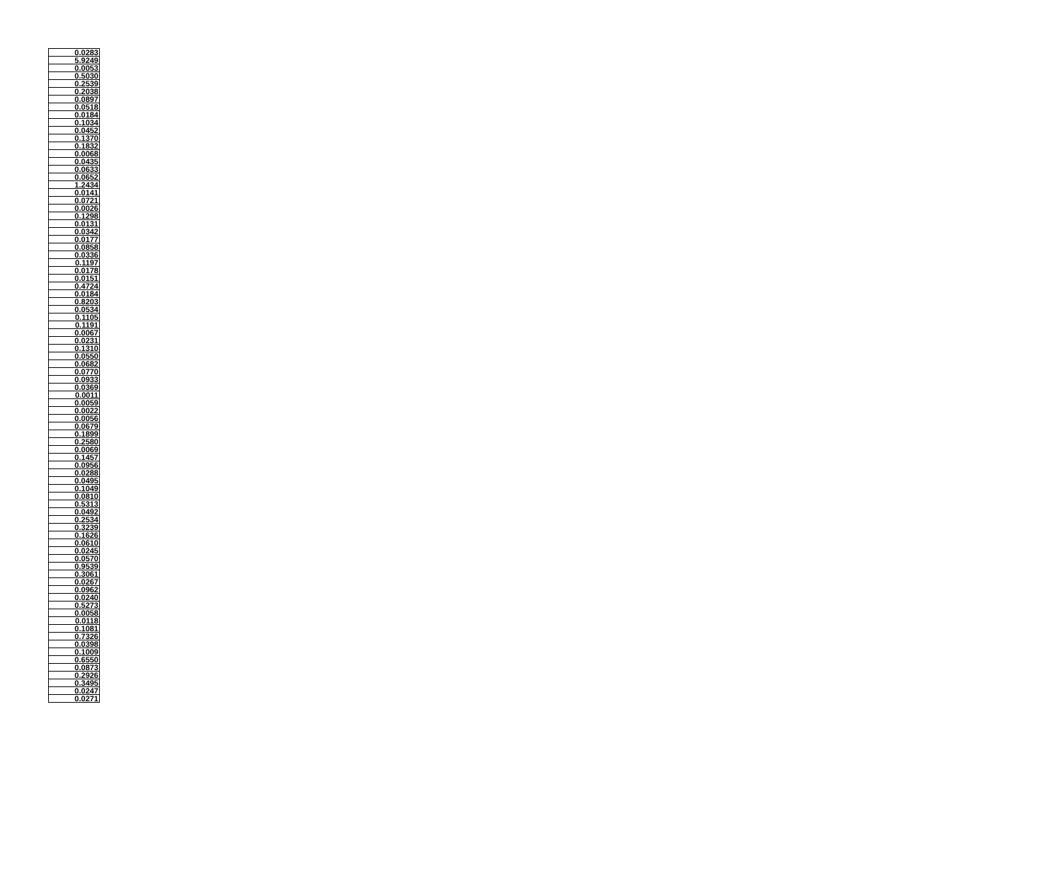| 0.0283 |
| 5.9249 |
| 0.0053 |
| 0.5030 |
| 0.2539 |
| 0.2038 |
| 0.0897 |
| 0.0518 |
| 0.0184 |
| 0.1034 |
| 0.0452 |
| 0.1370 |
| 0.1832 |
| 0.0068 |
| 0.0435 |
| 0.0633 |
| 0.0652 |
| 1.2434 |
| 0.0141 |
| 0.0721 |
| 0.0026 |
| 0.1298 |
| 0.0131 |
| 0.0342 |
| 0.0177 |
| 0.0858 |
| 0.0336 |
| 0.1197 |
| 0.0178 |
| 0.0151 |
| 0.4724 |
| 0.0184 |
| 0.8203 |
| 0.0534 |
| 0.1105 |
| 0.1191 |
| 0.0067 |
| 0.0231 |
| 0.1310 |
| 0.0550 |
| 0.0682 |
| 0.0770 |
| 0.0933 |
| 0.0369 |
| 0.0011 |
| 0.0059 |
| 0.0022 |
| 0.0056 |
| 0.0679 |
| 0.1899 |
| 0.2580 |
| 0.0069 |
| 0.1457 |
| 0.0956 |
| 0.0288 |
| 0.0495 |
| 0.1049 |
| 0.0810 |
| 0.5313 |
| 0.0492 |
| 0.2534 |
| 0.3239 |
| 0.1626 |
| 0.0610 |
| 0.0245 |
| 0.0570 |
| 0.9539 |
| 0.3061 |
| 0.0267 |
| 0.0962 |
| 0.0240 |
| 0.5273 |
| 0.0058 |
| 0.0118 |
| 0.1081 |
| 0.7326 |
| 0.0398 |
| 0.1009 |
| 0.6550 |
| 0.0873 |
| 0.2926 |
| 0.3495 |
| 0.0247 |
| 0.0271 |